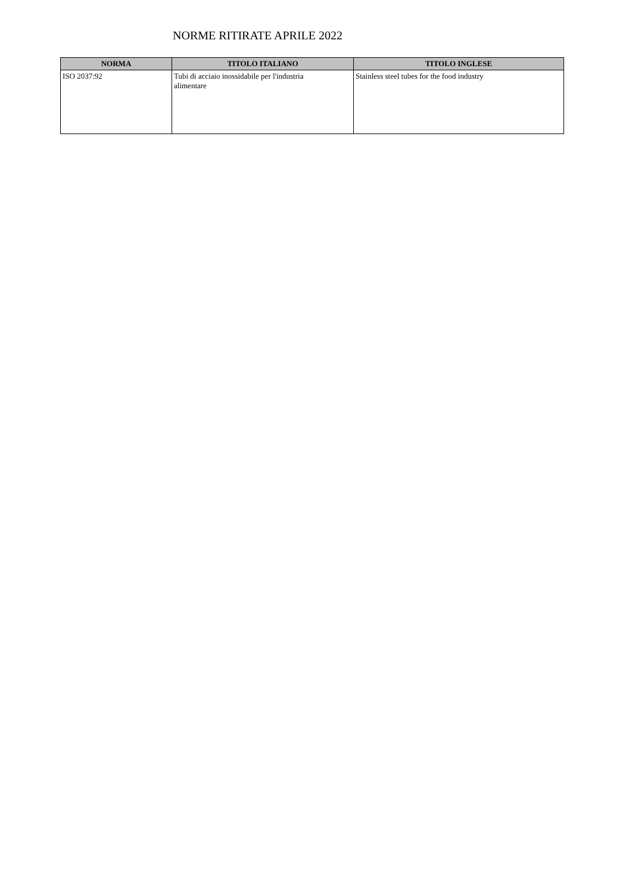NORME RITIRATE APRILE 2022
| NORMA | TITOLO ITALIANO | TITOLO INGLESE |
| --- | --- | --- |
| ISO 2037:92 | Tubi di acciaio inossidabile per l'industria alimentare | Stainless steel tubes for the food industry |